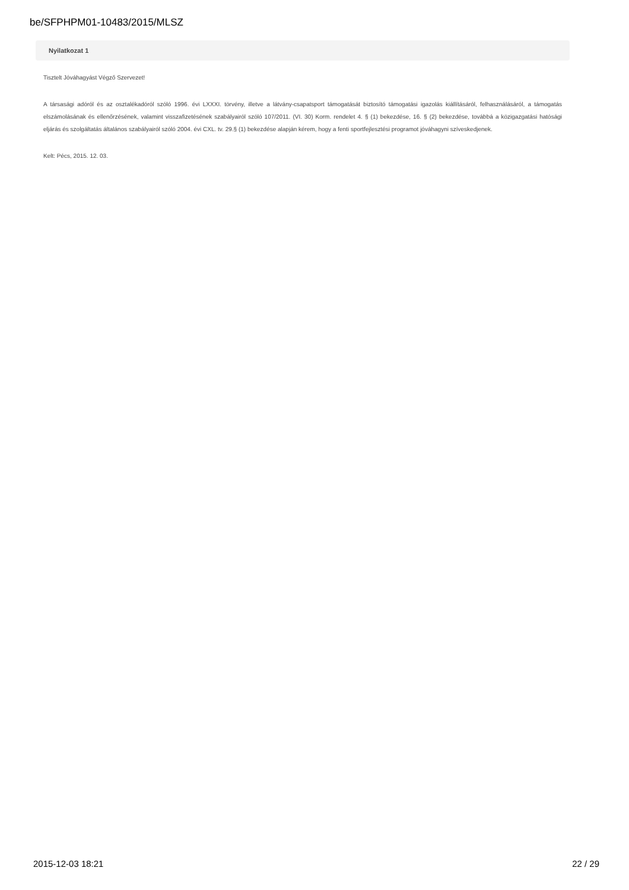be/SFPHPM01-10483/2015/MLSZ
Nyilatkozat 1
Tisztelt Jóváhagyást Végző Szervezet!
A társasági adóról és az osztalékadóról szóló 1996. évi LXXXI. törvény, illetve a látvány-csapatsport támogatását biztosító támogatási igazolás kiállításáról, felhasználásáról, a támogatás elszámolásának és ellenőrzésének, valamint visszafizetésének szabályairól szóló 107/2011. (VI. 30) Korm. rendelet 4. § (1) bekezdése, 16. § (2) bekezdése, továbbá a közigazgatási hatósági eljárás és szolgáltatás általános szabályairól szóló 2004. évi CXL. tv. 29.§ (1) bekezdése alapján kérem, hogy a fenti sportfejlesztési programot jóváhagyni szíveskedjenek.
Kelt: Pécs, 2015. 12. 03.
2015-12-03 18:21 22 / 29